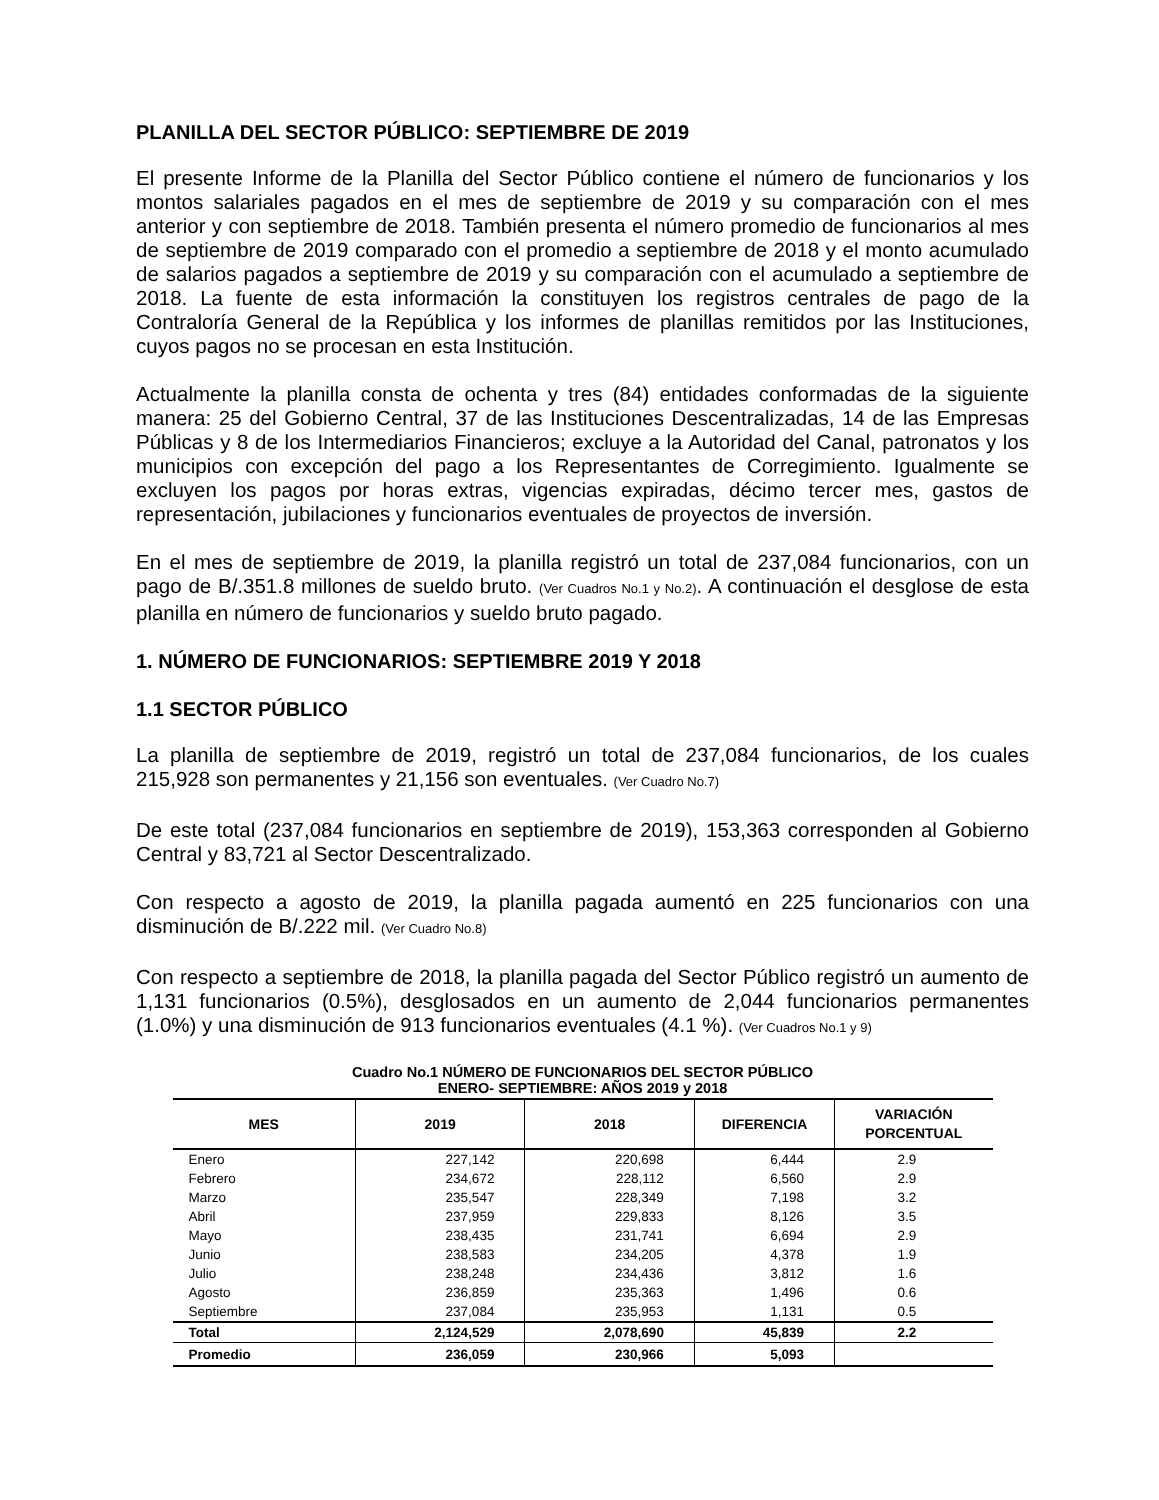PLANILLA DEL SECTOR PÚBLICO: SEPTIEMBRE DE 2019
El presente Informe de la Planilla del Sector Público contiene el número de funcionarios y los montos salariales pagados en el mes de septiembre de 2019 y su comparación con el mes anterior y con septiembre de 2018. También presenta el número promedio de funcionarios al mes de septiembre de 2019 comparado con el promedio a septiembre de 2018 y el monto acumulado de salarios pagados a septiembre de 2019 y su comparación con el acumulado a septiembre de 2018. La fuente de esta información la constituyen los registros centrales de pago de la Contraloría General de la República y los informes de planillas remitidos por las Instituciones, cuyos pagos no se procesan en esta Institución.
Actualmente la planilla consta de ochenta y tres (84) entidades conformadas de la siguiente manera: 25 del Gobierno Central, 37 de las Instituciones Descentralizadas, 14 de las Empresas Públicas y 8 de los Intermediarios Financieros; excluye a la Autoridad del Canal, patronatos y los municipios con excepción del pago a los Representantes de Corregimiento. Igualmente se excluyen los pagos por horas extras, vigencias expiradas, décimo tercer mes, gastos de representación, jubilaciones y funcionarios eventuales de proyectos de inversión.
En el mes de septiembre de 2019, la planilla registró un total de 237,084 funcionarios, con un pago de B/.351.8 millones de sueldo bruto. (Ver Cuadros No.1 y No.2). A continuación el desglose de esta planilla en número de funcionarios y sueldo bruto pagado.
1. NÚMERO DE FUNCIONARIOS: SEPTIEMBRE 2019 Y 2018
1.1 SECTOR PÚBLICO
La planilla de septiembre de 2019, registró un total de 237,084 funcionarios, de los cuales 215,928 son permanentes y 21,156 son eventuales. (Ver Cuadro No.7)
De este total (237,084 funcionarios en septiembre de 2019), 153,363 corresponden al Gobierno Central y 83,721 al Sector Descentralizado.
Con respecto a agosto de 2019, la planilla pagada aumentó en 225 funcionarios con una disminución de B/.222 mil. (Ver Cuadro No.8)
Con respecto a septiembre de 2018, la planilla pagada del Sector Público registró un aumento de 1,131 funcionarios (0.5%), desglosados en un aumento de 2,044 funcionarios permanentes (1.0%) y una disminución de 913 funcionarios eventuales (4.1 %). (Ver Cuadros No.1 y 9)
Cuadro No.1 NÚMERO DE FUNCIONARIOS DEL SECTOR PÚBLICO
ENERO- SEPTIEMBRE: AÑOS 2019 y 2018
| MES | 2019 | 2018 | DIFERENCIA | VARIACIÓN PORCENTUAL |
| --- | --- | --- | --- | --- |
| Enero | 227,142 | 220,698 | 6,444 | 2.9 |
| Febrero | 234,672 | 228,112 | 6,560 | 2.9 |
| Marzo | 235,547 | 228,349 | 7,198 | 3.2 |
| Abril | 237,959 | 229,833 | 8,126 | 3.5 |
| Mayo | 238,435 | 231,741 | 6,694 | 2.9 |
| Junio | 238,583 | 234,205 | 4,378 | 1.9 |
| Julio | 238,248 | 234,436 | 3,812 | 1.6 |
| Agosto | 236,859 | 235,363 | 1,496 | 0.6 |
| Septiembre | 237,084 | 235,953 | 1,131 | 0.5 |
| Total | 2,124,529 | 2,078,690 | 45,839 | 2.2 |
| Promedio | 236,059 | 230,966 | 5,093 | |